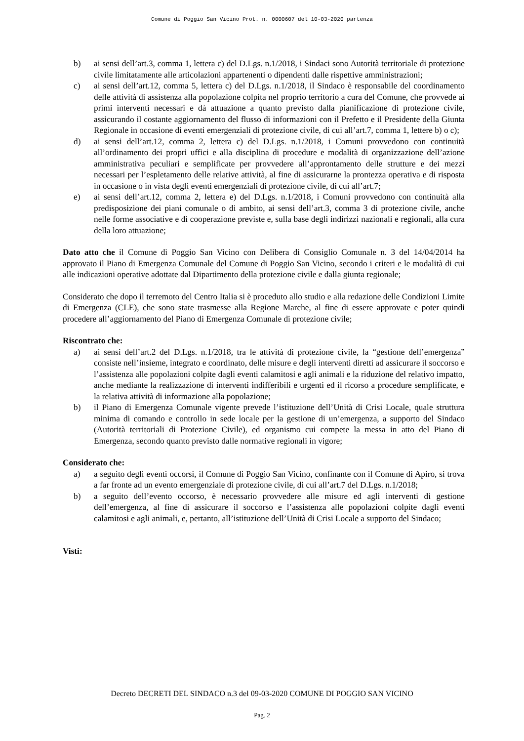Comune di Poggio San Vicino Prot. n. 0000607 del 10-03-2020 partenza
b) ai sensi dell’art.3, comma 1, lettera c) del D.Lgs. n.1/2018, i Sindaci sono Autorità territoriale di protezione civile limitatamente alle articolazioni appartenenti o dipendenti dalle rispettive amministrazioni;
c) ai sensi dell’art.12, comma 5, lettera c) del D.Lgs. n.1/2018, il Sindaco è responsabile del coordinamento delle attività di assistenza alla popolazione colpita nel proprio territorio a cura del Comune, che provvede ai primi interventi necessari e dà attuazione a quanto previsto dalla pianificazione di protezione civile, assicurando il costante aggiornamento del flusso di informazioni con il Prefetto e il Presidente della Giunta Regionale in occasione di eventi emergenziali di protezione civile, di cui all’art.7, comma 1, lettere b) o c);
d) ai sensi dell’art.12, comma 2, lettera c) del D.Lgs. n.1/2018, i Comuni provvedono con continuità all’ordinamento dei propri uffici e alla disciplina di procedure e modalità di organizzazione dell’azione amministrativa peculiari e semplificate per provvedere all’approntamento delle strutture e dei mezzi necessari per l’espletamento delle relative attività, al fine di assicurarne la prontezza operativa e di risposta in occasione o in vista degli eventi emergenziali di protezione civile, di cui all’art.7;
e) ai sensi dell’art.12, comma 2, lettera e) del D.Lgs. n.1/2018, i Comuni provvedono con continuità alla predisposizione dei piani comunale o di ambito, ai sensi dell’art.3, comma 3 di protezione civile, anche nelle forme associative e di cooperazione previste e, sulla base degli indirizzi nazionali e regionali, alla cura della loro attuazione;
Dato atto che il Comune di Poggio San Vicino con Delibera di Consiglio Comunale n. 3 del 14/04/2014 ha approvato il Piano di Emergenza Comunale del Comune di Poggio San Vicino, secondo i criteri e le modalità di cui alle indicazioni operative adottate dal Dipartimento della protezione civile e dalla giunta regionale;
Considerato che dopo il terremoto del Centro Italia si è proceduto allo studio e alla redazione delle Condizioni Limite di Emergenza (CLE), che sono state trasmesse alla Regione Marche, al fine di essere approvate e poter quindi procedere all’aggiornamento del Piano di Emergenza Comunale di protezione civile;
Riscontrato che:
a) ai sensi dell’art.2 del D.Lgs. n.1/2018, tra le attività di protezione civile, la “gestione dell’emergenza” consiste nell’insieme, integrato e coordinato, delle misure e degli interventi diretti ad assicurare il soccorso e l’assistenza alle popolazioni colpite dagli eventi calamitosi e agli animali e la riduzione del relativo impatto, anche mediante la realizzazione di interventi indifferibili e urgenti ed il ricorso a procedure semplificate, e la relativa attività di informazione alla popolazione;
b) il Piano di Emergenza Comunale vigente prevede l’istituzione dell’Unità di Crisi Locale, quale struttura minima di comando e controllo in sede locale per la gestione di un’emergenza, a supporto del Sindaco (Autorità territoriali di Protezione Civile), ed organismo cui compete la messa in atto del Piano di Emergenza, secondo quanto previsto dalle normative regionali in vigore;
Considerato che:
a) a seguito degli eventi occorsi, il Comune di Poggio San Vicino, confinante con il Comune di Apiro, si trova a far fronte ad un evento emergenziale di protezione civile, di cui all’art.7 del D.Lgs. n.1/2018;
b) a seguito dell’evento occorso, è necessario provvedere alle misure ed agli interventi di gestione dell’emergenza, al fine di assicurare il soccorso e l’assistenza alle popolazioni colpite dagli eventi calamitosi e agli animali, e, pertanto, all’istituzione dell’Unità di Crisi Locale a supporto del Sindaco;
Visti:
Decreto DECRETI DEL SINDACO n.3 del 09-03-2020 COMUNE DI POGGIO SAN VICINO
Pag. 2